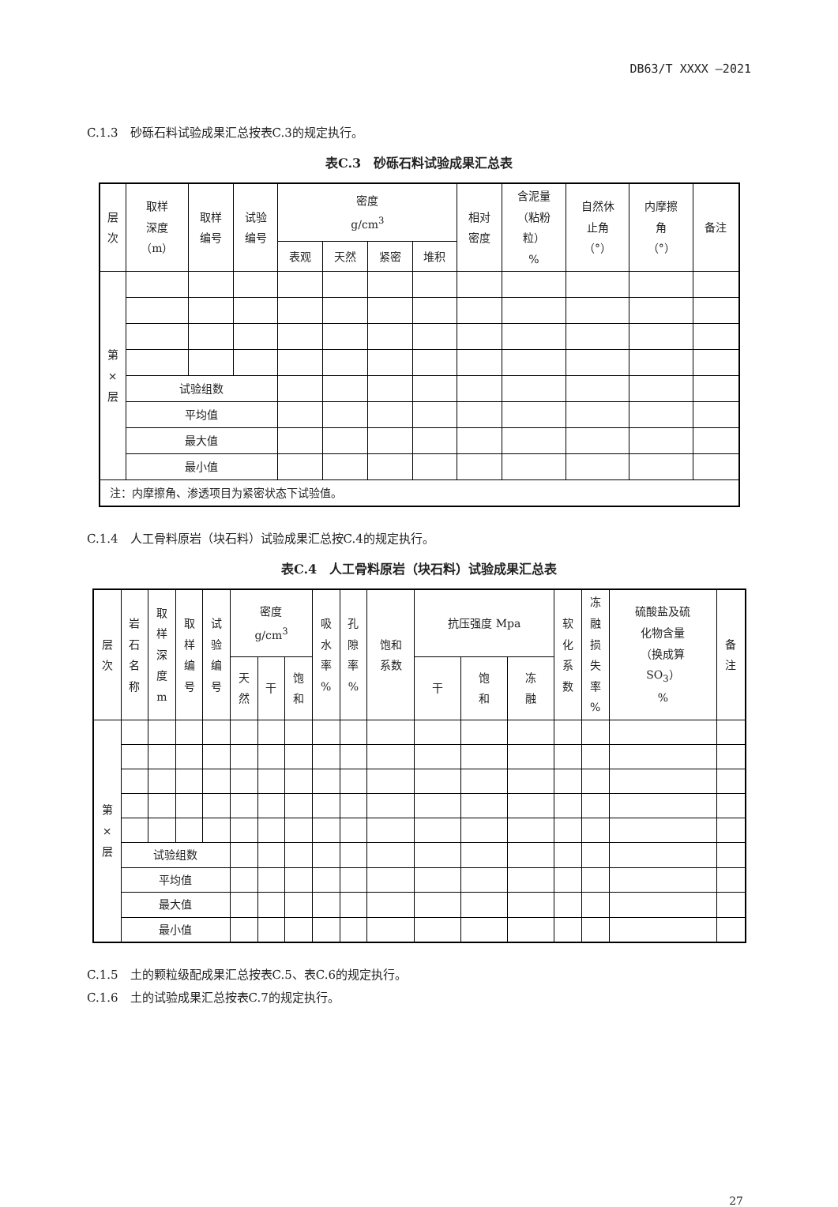DB63/T XXXX —2021
C.1.3　砂砾石料试验成果汇总按表C.3的规定执行。
表C.3　砂砾石料试验成果汇总表
| 层 次 | 取样 深度 （m） | 取样 编号 | 试验 编号 | 密度 g/cm<sup>3</sup> | | | | 相对 密度 | 含泥量 （粘粉 粒） % | 自然休 止角 （°） | 内摩擦 角 （°） | 备注 |
| --- | --- | --- | --- | --- | --- | --- | --- | --- | --- | --- | --- | --- |
| | | | | 表观 | 天然 | 紧密 | 堆积 | | | | | |
| 第 × 层 | | | | | | | | | | | | |
| | 试验组数 | | | | | | | | | | | |
| | 平均值 | | | | | | | | | | | |
| | 最大值 | | | | | | | | | | | |
| | 最小值 | | | | | | | | | | | |
| 注：内摩擦角、渗透项目为紧密状态下试验值。 | | | | | | | | | | | | |
C.1.4　人工骨料原岩（块石料）试验成果汇总按C.4的规定执行。
表C.4　人工骨料原岩（块石料）试验成果汇总表
| 层 次 | 岩 石 名 称 | 取 样 深 度 m | 取 样 编 号 | 试 验 编 号 | 密度 g/cm<sup>3</sup> | | | 吸 水 率 % | 孔 隙 率 % | 饱和 系数 | 抗压强度 Mpa | | | 软 化 系 数 | 冻 融 损 失 率 % | 硫酸盐及硫 化物含量 （换成算 SO<sub>3</sub>） % | 备 注 |
| --- | --- | --- | --- | --- | --- | --- | --- | --- | --- | --- | --- | --- | --- | --- | --- | --- | --- |
| | | | | | 天 然 | 干 | 饱 和 | | | | 干 | 饱 和 | 冻 融 | | | | |
| 第 × 层 | | | | | | | | | | | | | | | | | |
| | 试验组数 | | | | | | | | | | | | | | | | |
| | 平均值 | | | | | | | | | | | | | | | | |
| | 最大值 | | | | | | | | | | | | | | | | |
| | 最小值 | | | | | | | | | | | | | | | | |
C.1.5　土的颗粒级配成果汇总按表C.5、表C.6的规定执行。
C.1.6　土的试验成果汇总按表C.7的规定执行。
27